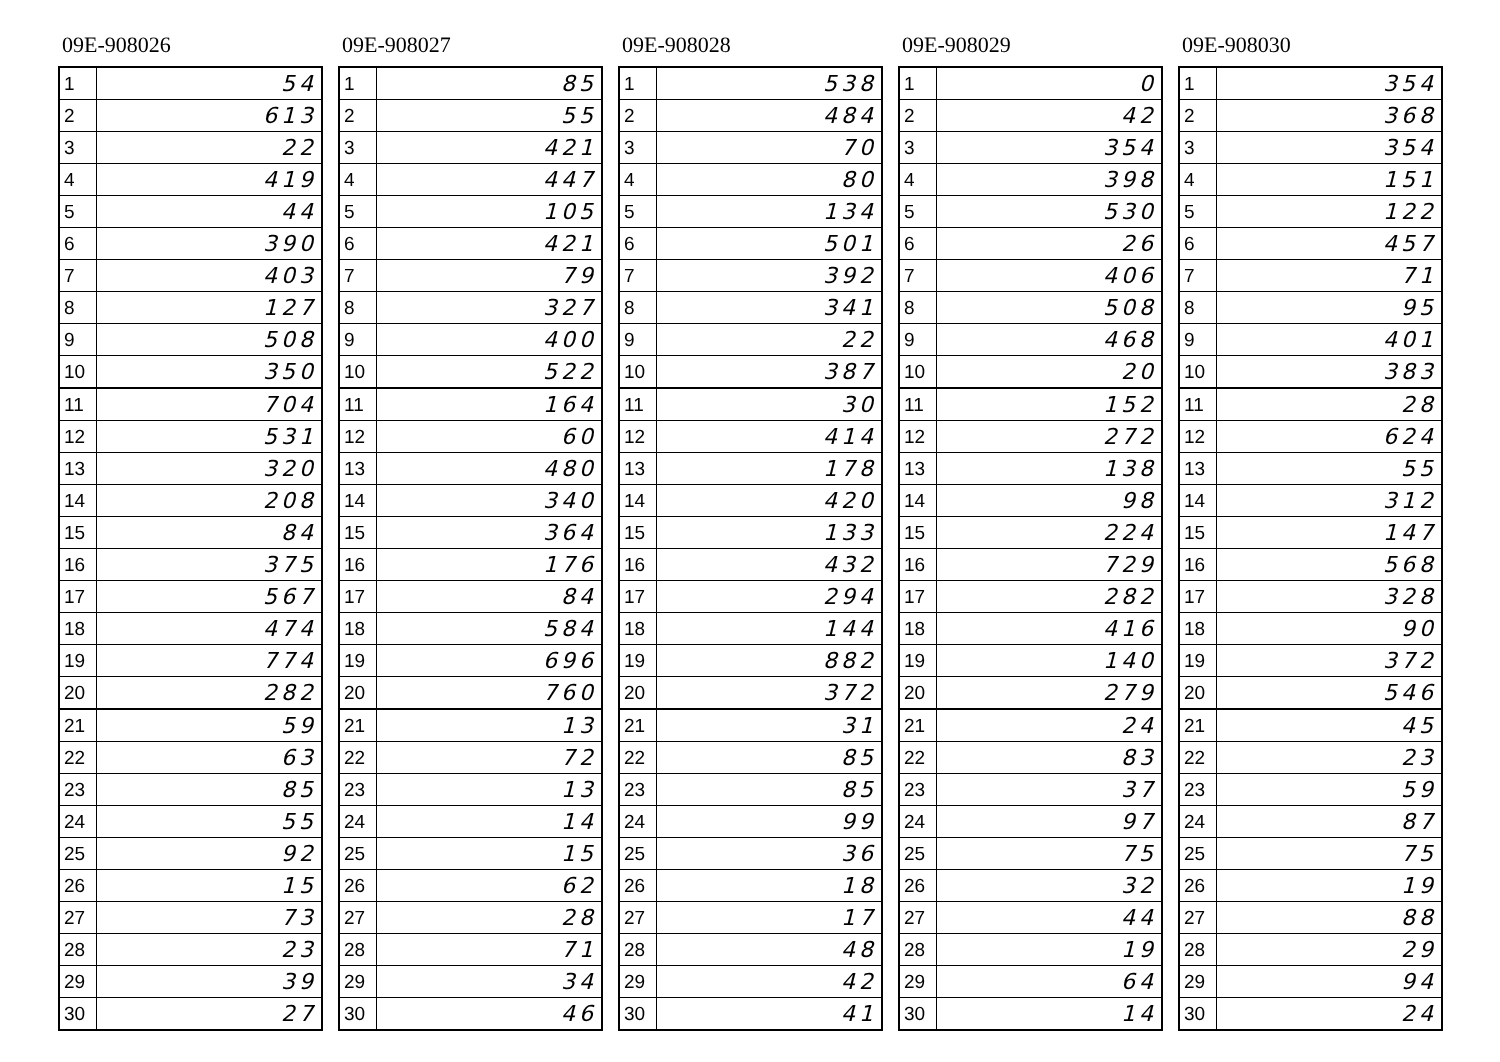09E-908026
| 1 | 54 |
| 2 | 613 |
| 3 | 22 |
| 4 | 419 |
| 5 | 44 |
| 6 | 390 |
| 7 | 403 |
| 8 | 127 |
| 9 | 508 |
| 10 | 350 |
| 11 | 704 |
| 12 | 531 |
| 13 | 320 |
| 14 | 208 |
| 15 | 84 |
| 16 | 375 |
| 17 | 567 |
| 18 | 474 |
| 19 | 774 |
| 20 | 282 |
| 21 | 59 |
| 22 | 63 |
| 23 | 85 |
| 24 | 55 |
| 25 | 92 |
| 26 | 15 |
| 27 | 73 |
| 28 | 23 |
| 29 | 39 |
| 30 | 27 |
09E-908027
| 1 | 85 |
| 2 | 55 |
| 3 | 421 |
| 4 | 447 |
| 5 | 105 |
| 6 | 421 |
| 7 | 79 |
| 8 | 327 |
| 9 | 400 |
| 10 | 522 |
| 11 | 164 |
| 12 | 60 |
| 13 | 480 |
| 14 | 340 |
| 15 | 364 |
| 16 | 176 |
| 17 | 84 |
| 18 | 584 |
| 19 | 696 |
| 20 | 760 |
| 21 | 13 |
| 22 | 72 |
| 23 | 13 |
| 24 | 14 |
| 25 | 15 |
| 26 | 62 |
| 27 | 28 |
| 28 | 71 |
| 29 | 34 |
| 30 | 46 |
09E-908028
| 1 | 538 |
| 2 | 484 |
| 3 | 70 |
| 4 | 80 |
| 5 | 134 |
| 6 | 501 |
| 7 | 392 |
| 8 | 341 |
| 9 | 22 |
| 10 | 387 |
| 11 | 30 |
| 12 | 414 |
| 13 | 178 |
| 14 | 420 |
| 15 | 133 |
| 16 | 432 |
| 17 | 294 |
| 18 | 144 |
| 19 | 882 |
| 20 | 372 |
| 21 | 31 |
| 22 | 85 |
| 23 | 85 |
| 24 | 99 |
| 25 | 36 |
| 26 | 18 |
| 27 | 17 |
| 28 | 48 |
| 29 | 42 |
| 30 | 41 |
09E-908029
| 1 | 0 |
| 2 | 42 |
| 3 | 354 |
| 4 | 398 |
| 5 | 530 |
| 6 | 26 |
| 7 | 406 |
| 8 | 508 |
| 9 | 468 |
| 10 | 20 |
| 11 | 152 |
| 12 | 272 |
| 13 | 138 |
| 14 | 98 |
| 15 | 224 |
| 16 | 729 |
| 17 | 282 |
| 18 | 416 |
| 19 | 140 |
| 20 | 279 |
| 21 | 24 |
| 22 | 83 |
| 23 | 37 |
| 24 | 97 |
| 25 | 75 |
| 26 | 32 |
| 27 | 44 |
| 28 | 19 |
| 29 | 64 |
| 30 | 14 |
09E-908030
| 1 | 354 |
| 2 | 368 |
| 3 | 354 |
| 4 | 151 |
| 5 | 122 |
| 6 | 457 |
| 7 | 71 |
| 8 | 95 |
| 9 | 401 |
| 10 | 383 |
| 11 | 28 |
| 12 | 624 |
| 13 | 55 |
| 14 | 312 |
| 15 | 147 |
| 16 | 568 |
| 17 | 328 |
| 18 | 90 |
| 19 | 372 |
| 20 | 546 |
| 21 | 45 |
| 22 | 23 |
| 23 | 59 |
| 24 | 87 |
| 25 | 75 |
| 26 | 19 |
| 27 | 88 |
| 28 | 29 |
| 29 | 94 |
| 30 | 24 |